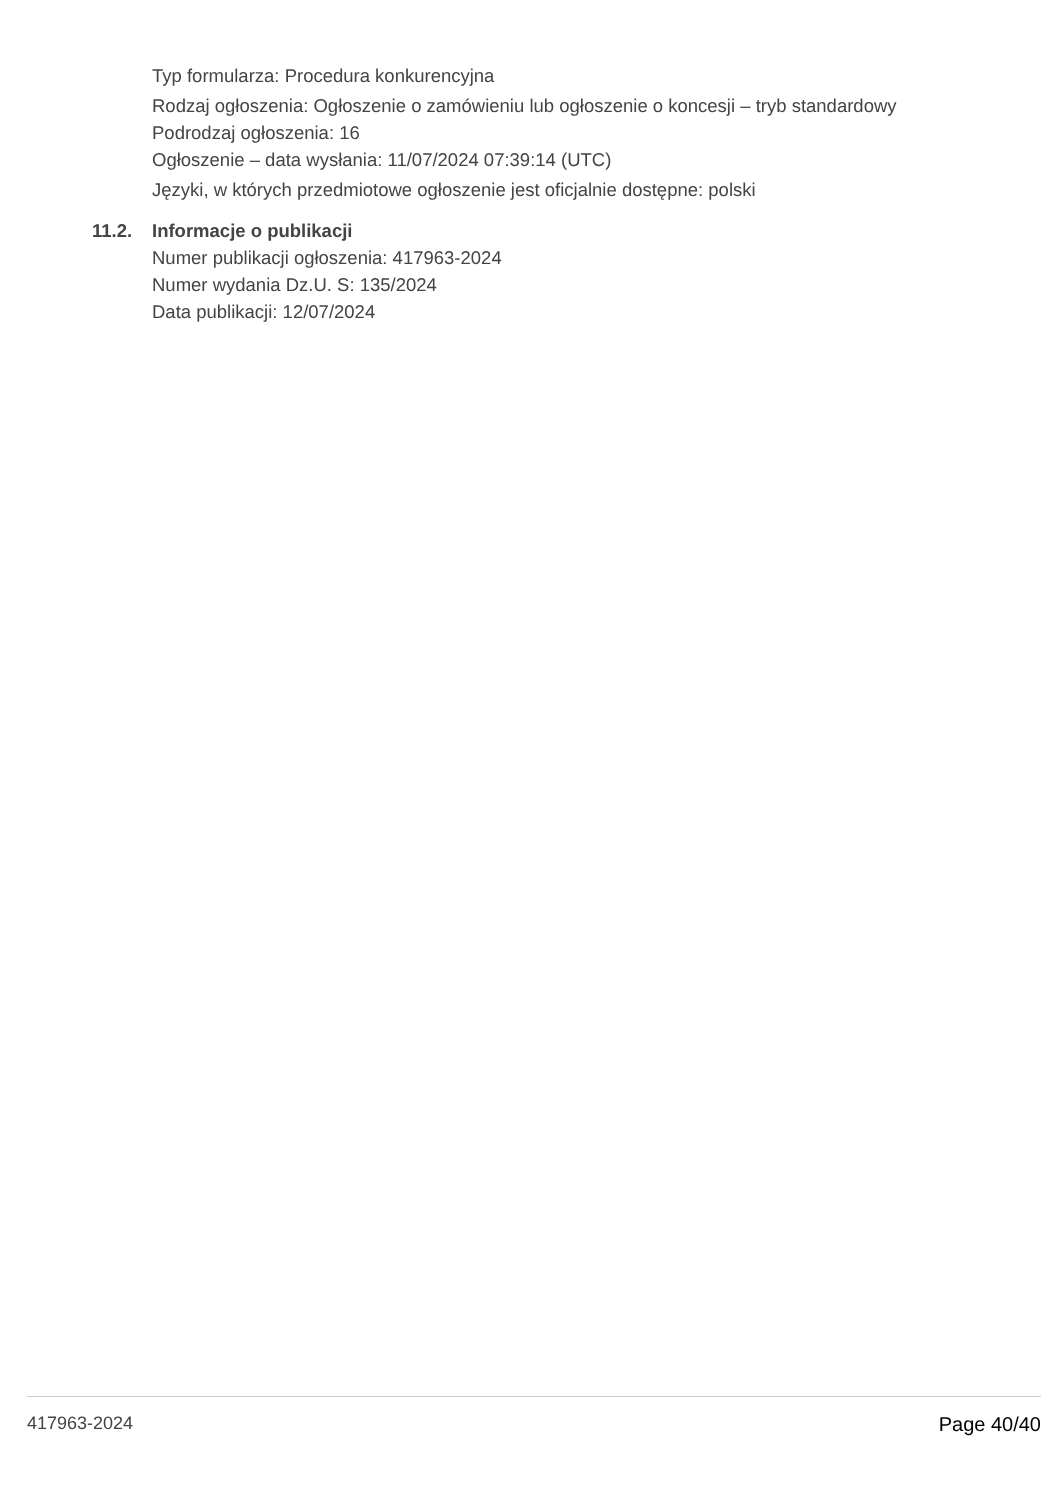Typ formularza: Procedura konkurencyjna
Rodzaj ogłoszenia: Ogłoszenie o zamówieniu lub ogłoszenie o koncesji – tryb standardowy
Podrodzaj ogłoszenia: 16
Ogłoszenie – data wysłania: 11/07/2024 07:39:14 (UTC)
Języki, w których przedmiotowe ogłoszenie jest oficjalnie dostępne: polski
11.2. Informacje o publikacji
Numer publikacji ogłoszenia: 417963-2024
Numer wydania Dz.U. S: 135/2024
Data publikacji: 12/07/2024
417963-2024 Page 40/40